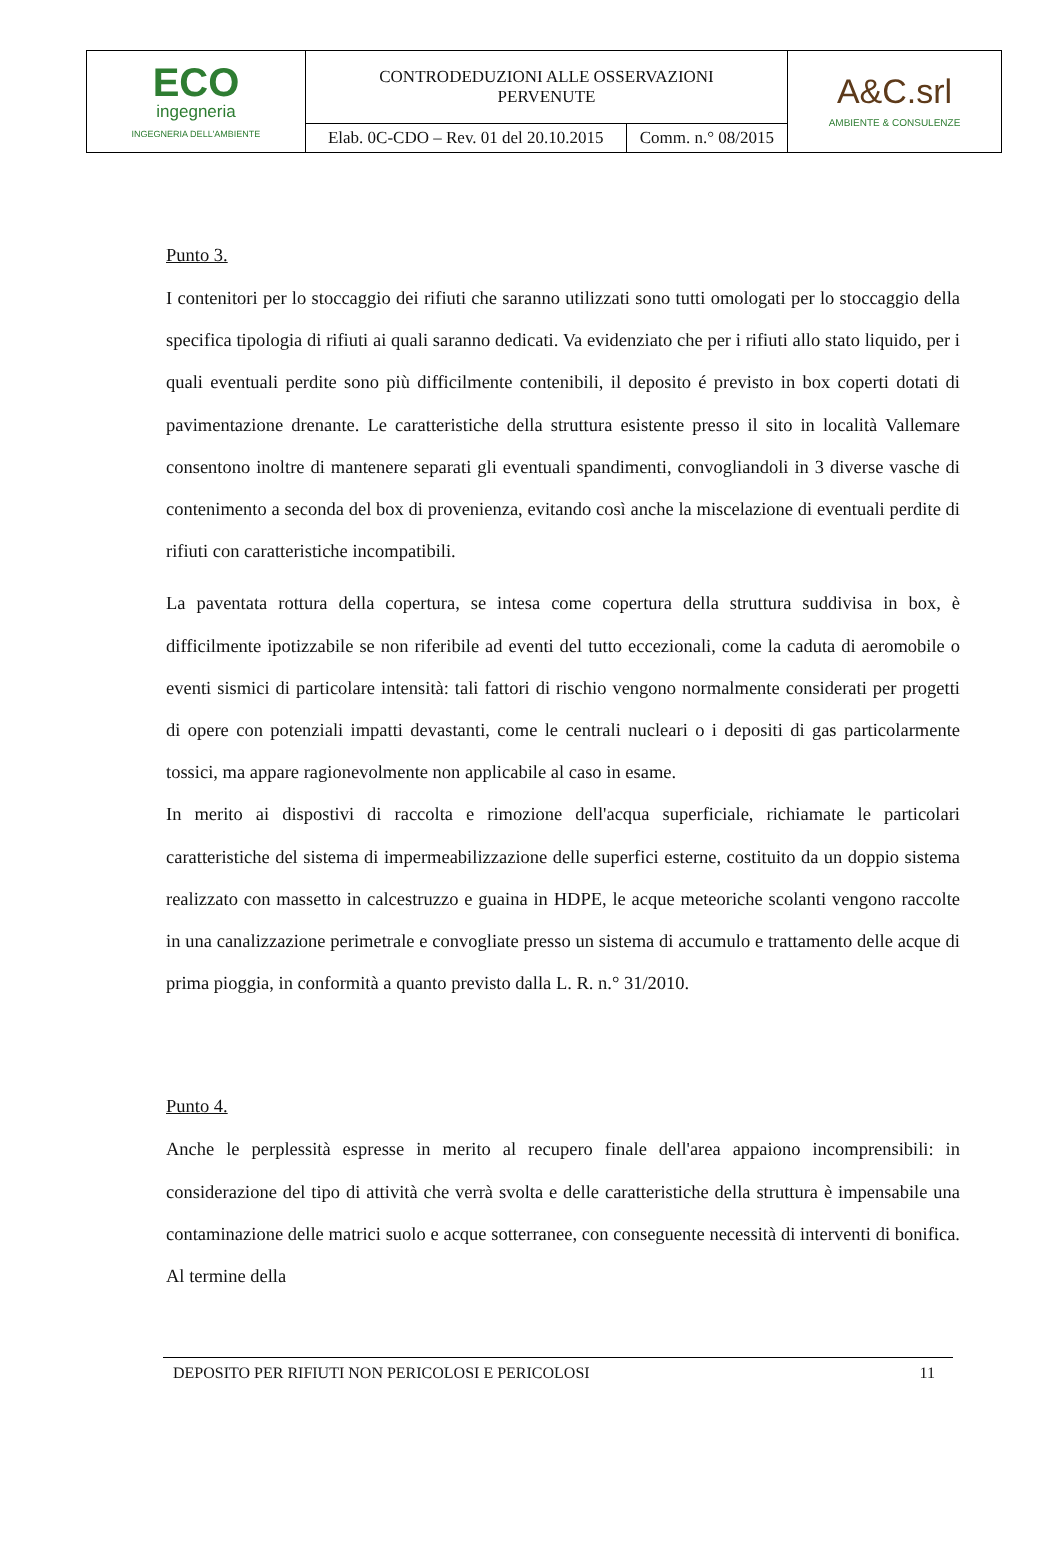| ECO ingegneria INGEGNERIA DELL'AMBIENTE | CONTRODEDUZIONI ALLE OSSERVAZIONI PERVENUTE | | A&C.srl AMBIENTE & CONSULENZE |
| | Elab. 0C-CDO – Rev. 01 del 20.10.2015 | Comm. n.° 08/2015 | |
Punto 3.
I contenitori per lo stoccaggio dei rifiuti che saranno utilizzati sono tutti omologati per lo stoccaggio della specifica tipologia di rifiuti ai quali saranno dedicati. Va evidenziato che per i rifiuti allo stato liquido, per i quali eventuali perdite sono più difficilmente contenibili, il deposito é previsto in box coperti dotati di pavimentazione drenante. Le caratteristiche della struttura esistente presso il sito in località Vallemare consentono inoltre di mantenere separati gli eventuali spandimenti, convogliandoli in 3 diverse vasche di contenimento a seconda del box di provenienza, evitando così anche la miscelazione di eventuali perdite di rifiuti con caratteristiche incompatibili.
La paventata rottura della copertura, se intesa come copertura della struttura suddivisa in box, è difficilmente ipotizzabile se non riferibile ad eventi del tutto eccezionali, come la caduta di aeromobile o eventi sismici di particolare intensità: tali fattori di rischio vengono normalmente considerati per progetti di opere con potenziali impatti devastanti, come le centrali nucleari o i depositi di gas particolarmente tossici, ma appare ragionevolmente non applicabile al caso in esame.
In merito ai dispostivi di raccolta e rimozione dell'acqua superficiale, richiamate le particolari caratteristiche del sistema di impermeabilizzazione delle superfici esterne, costituito da un doppio sistema realizzato con massetto in calcestruzzo e guaina in HDPE, le acque meteoriche scolanti vengono raccolte in una canalizzazione perimetrale e convogliate presso un sistema di accumulo e trattamento delle acque di prima pioggia, in conformità a quanto previsto dalla L. R. n.° 31/2010.
Punto 4.
Anche le perplessità espresse in merito al recupero finale dell'area appaiono incomprensibili: in considerazione del tipo di attività che verrà svolta e delle caratteristiche della struttura è impensabile una contaminazione delle matrici suolo e acque sotterranee, con conseguente necessità di interventi di bonifica. Al termine della
DEPOSITO PER RIFIUTI NON PERICOLOSI E PERICOLOSI 11